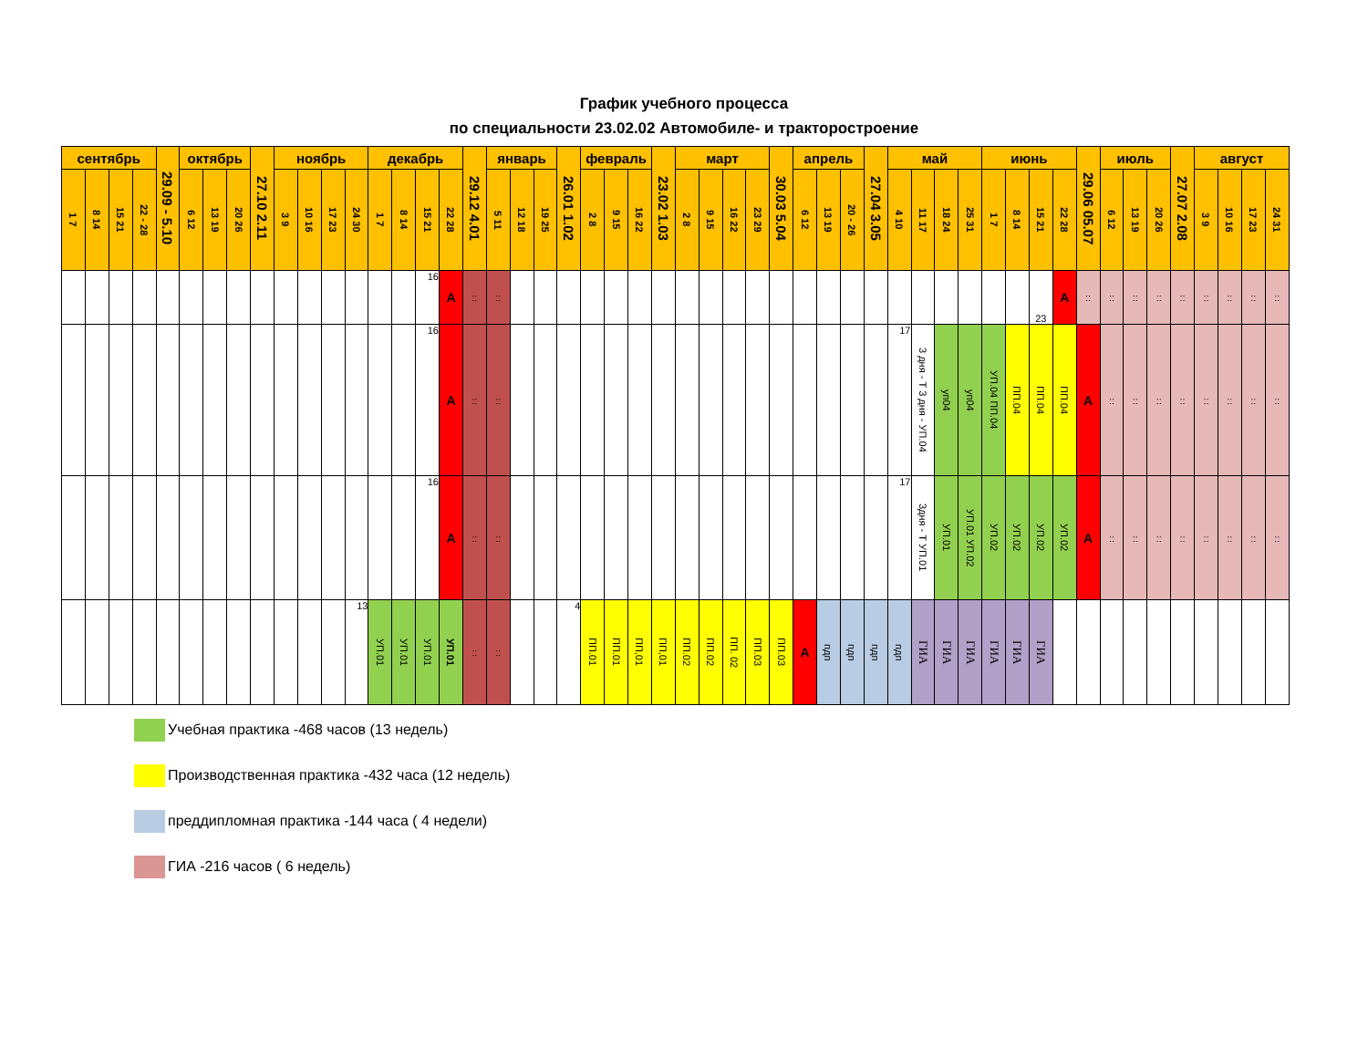График учебного процесса
по специальности 23.02.02 Автомобиле- и тракторостроение
| сентябрь | | | | 29.09 - 5.10 | октябрь | | | 27.10 2.11 | ноябрь | | | | декабрь | | | | 29.12 4.01 | январь | | | 26.01 1.02 | февраль | | | 23.02 1.03 | март | | | | 30.03 5.04 | апрель | | | 27.04 3.05 | май | | | | июнь | | | | 29.06 05.07 | июль | | | 27.07 2.08 | август | | | |
| --- | --- | --- | --- | --- | --- | --- | --- | --- | --- | --- | --- | --- | --- | --- | --- | --- | --- | --- | --- | --- | --- | --- | --- | --- | --- | --- | --- | --- | --- | --- | --- | --- | --- | --- | --- | --- | --- | --- | --- | --- | --- | --- | --- | --- | --- | --- | --- | --- | --- | --- | --- |
| 1 7 | 8 14 | 15 21 | 22 - 28 | | 6 12 | 13 19 | 20 26 | | 3 9 | 10 16 | 17 23 | 24 30 | 1 7 | 8 14 | 15 21 | 22 28 | | 5 11 | 12 18 | 19 25 | | 2 8 | 9 15 | 16 22 | | 2 8 | 9 15 | 16 22 | 23 29 | | 6 12 | 13 19 | 20 - 26 | | 4 10 | 11 17 | 18 24 | 25 31 | 1 7 | 8 14 | 15 21 | 22 28 | | 6 12 | 13 19 | 20 26 | | 3 9 | 10 16 | 17 23 | 24 31 |
| | | | | | | | | | | | | | | | 16 | А | :: | :: | | | | | | | | | | | | | | | | | | | | | | | 23 | А | :: | :: | :: | :: | :: | :: | :: | :: | :: |
| | | | | | | | | | | | | | | | 16 | А | :: | :: | | | | | | | | | | | | | | | | | 17 | 3 дня - Т 3 дня - УП.04 | уп04 | уп04 | УП.04 ПП.04 | ПП.04 | ПП.04 | ПП.04 | А | :: | :: | :: | :: | :: | :: | :: | :: |
| | | | | | | | | | | | | | | | 16 | А | :: | :: | | | | | | | | | | | | | | | | | 17 | 3дня - Т УП.01 | УП.01 | УП.01 УП.02 | УП.02 | УП.02 | УП.02 | УП.02 | А | :: | :: | :: | :: | :: | :: | :: | :: |
| | | | | | | | | | | | | 13 | УП.01 | УП.01 | УП.01 | УП.01 | :: | :: | | | 4 | ПП.01 | ПП.01 | ПП,01 | ПП,01 | ПП.02 | ПП.02 | ПП. 02 | ПП.03 | ПП.03 | А | пдп | пдп | пдп | пдп | ГИА | ГИА | ГИА | ГИА | ГИА | ГИА | | | | | | | | | | |
Учебная практика -468 часов (13 недель)
Производственная практика -432 часа (12 недель)
преддипломная практика -144 часа ( 4 недели)
ГИА -216 часов ( 6 недель)